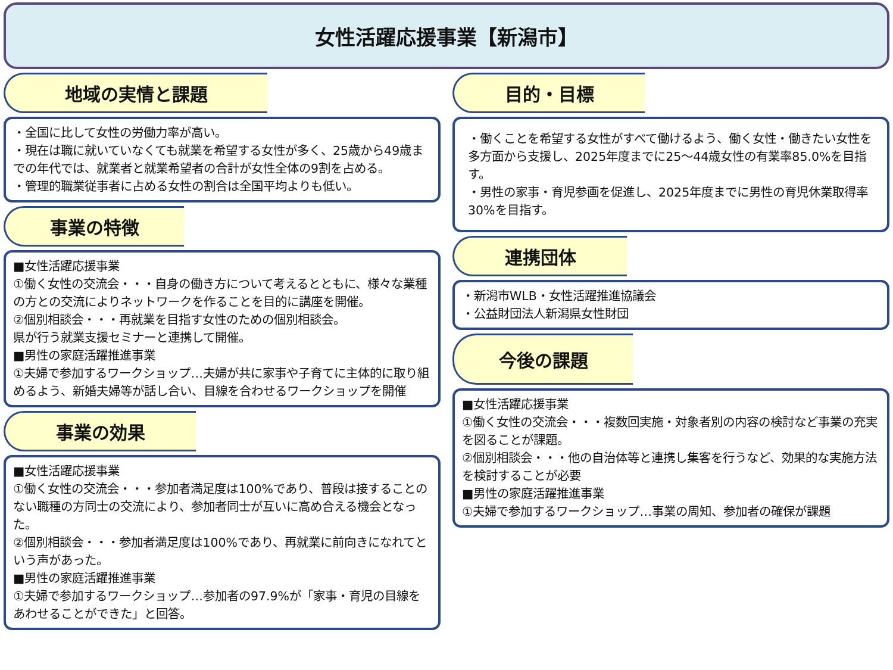女性活躍応援事業【新潟市】
地域の実情と課題
・全国に比して女性の労働力率が高い。
・現在は職に就いていなくても就業を希望する女性が多く、25歳から49歳までの年代では、就業者と就業希望者の合計が女性全体の9割を占める。
・管理的職業従事者に占める女性の割合は全国平均よりも低い。
事業の特徴
■女性活躍応援事業
①働く女性の交流会・・・自身の働き方について考えるとともに、様々な業種の方との交流によりネットワークを作ることを目的に講座を開催。
②個別相談会・・・再就業を目指す女性のための個別相談会。
県が行う就業支援セミナーと連携して開催。
■男性の家庭活躍推進事業
①夫婦で参加するワークショップ…夫婦が共に家事や子育てに主体的に取り組めるよう、新婚夫婦等が話し合い、目線を合わせるワークショップを開催
事業の効果
■女性活躍応援事業
①働く女性の交流会・・・参加者満足度は100%であり、普段は接することのない職種の方同士の交流により、参加者同士が互いに高め合える機会となった。
②個別相談会・・・参加者満足度は100%であり、再就業に前向きになれてという声があった。
■男性の家庭活躍推進事業
①夫婦で参加するワークショップ…参加者の97.9%が「家事・育児の目線をあわせることができた」と回答。
目的・目標
・働くことを希望する女性がすべて働けるよう、働く女性・働きたい女性を多方面から支援し、2025年度までに25～44歳女性の有業率85.0%を目指す。
・男性の家事・育児参画を促進し、2025年度までに男性の育児休業取得率30%を目指す。
連携団体
・新潟市WLB・女性活躍推進協議会
・公益財団法人新潟県女性財団
今後の課題
■女性活躍応援事業
①働く女性の交流会・・・複数回実施・対象者別の内容の検討など事業の充実を図ることが課題。
②個別相談会・・・他の自治体等と連携し集客を行うなど、効果的な実施方法を検討することが必要
■男性の家庭活躍推進事業
①夫婦で参加するワークショップ…事業の周知、参加者の確保が課題